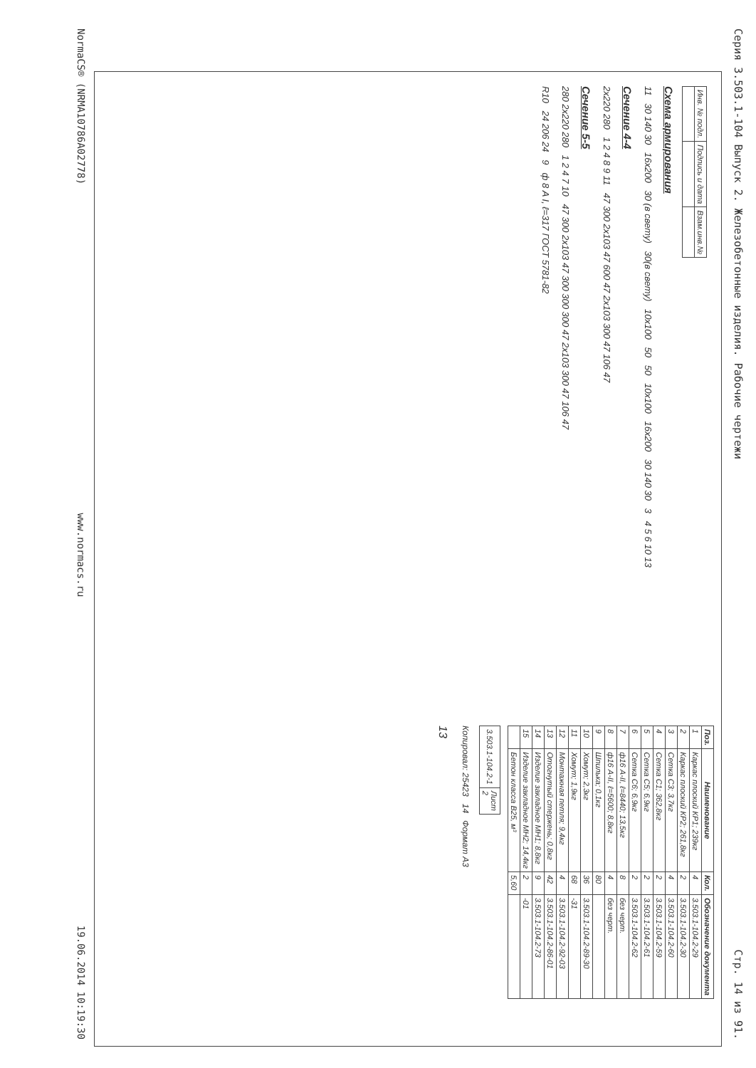Серия 3.503.1-104 Выпуск 2. Железобетонные изделия. Рабочие чертежи Стр. 14 из 91.
| Инв. № подл. | Подпись и дата | Взам.инв.№ |
Схема армирования
11 30 140 30 16x200 30 (в свету) 30(в свету) 10x100 50 50 10x100 16x200 30 140 30 3 4 5 6 10 13
Сечение 4-4
2x220 280 1 2 4 8 9 11 47 300 2x103 47 600 47 2x103 300 47 106 47
Сечение 5-5
280 2x220 280 1 2 4 7 10 47 300 2x103 47 300 300 300 47 2x103 300 47 106 47
R10 24 206 24 9 ф 8 A I, ℓ=317 ГОСТ 5781-82
| Поз. | Наименование | Кол. | Обозначение документа |
| --- | --- | --- | --- |
| 1 | Каркас плоский КР1; 239кг | 4 | 3.503.1-104.2-29 |
| 2 | Каркас плоский КР2; 261,8кг | 2 | 3.503.1-104.2-30 |
| 3 | Сетка С3; 3,7кг | 4 | 3.503.1-104.2-60 |
| 4 | Сетка С1; 362,8кг | 2 | 3.503.1-104.2-59 |
| 5 | Сетка С5; 6,9кг | 2 | 3.503.1-104.2-61 |
| 6 | Сетка С6; 6,9кг | 2 | 3.503.1-104.2-62 |
| 7 | ф16 A-II, ℓ=8440; 13,5кг | 8 | без черт. |
| 8 | ф16 A-II, ℓ=5600; 8,8кг | 4 | без черт. |
| 9 | Шпилька; 0,1кг | 80 | |
| 10 | Хомут; 2,3кг | 36 | 3.503.1-104.2-89-30 |
| 11 | Хомут; 1,9кг | 68 | -31 |
| 12 | Монтажная петля; 9,4кг | 4 | 3.503.1-104.2-92-03 |
| 13 | Отогнутый стержень; 0,8кг | 42 | 3.503.1-104.2-86-01 |
| 14 | Изделие закладное МН1; 8,8кг | 9 | 3.503.1-104.2-73 |
| 15 | Изделие закладное МН2; 14,4кг | 2 | -01 |
| | Бетон класса В25, м³ | 5,60 | |
| 3.503.1-104.2-1 | Лист 2 |
Копировал: 25423 14 Формат А3
13
NormaCS® (NRMA10786A02778) www.normacs.ru 19.06.2014 10:19:30